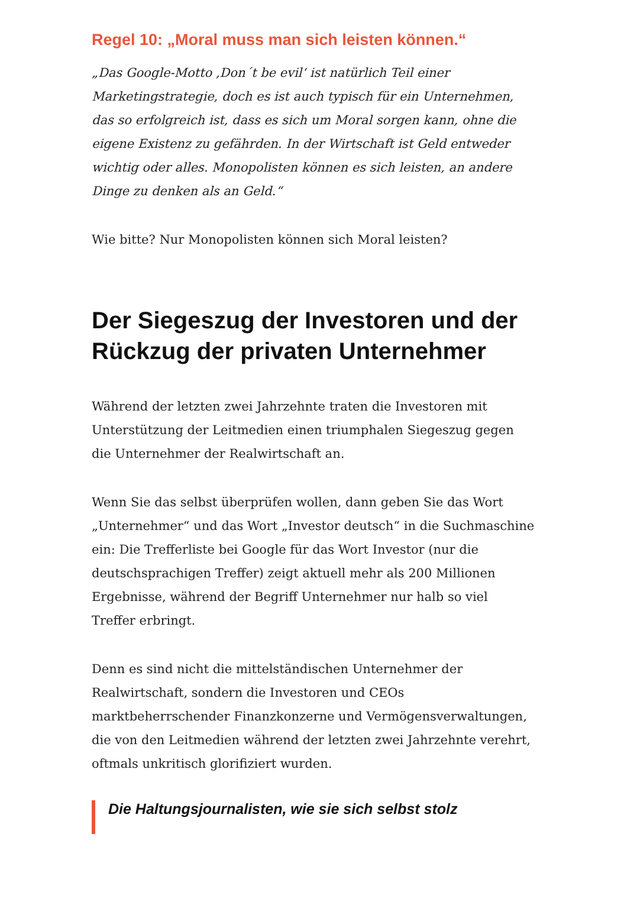Regel 10: „Moral muss man sich leisten können.“
„Das Google-Motto ‚Don´t be evil‘ ist natürlich Teil einer Marketingstrategie, doch es ist auch typisch für ein Unternehmen, das so erfolgreich ist, dass es sich um Moral sorgen kann, ohne die eigene Existenz zu gefährden. In der Wirtschaft ist Geld entweder wichtig oder alles. Monopolisten können es sich leisten, an andere Dinge zu denken als an Geld.“
Wie bitte? Nur Monopolisten können sich Moral leisten?
Der Siegeszug der Investoren und der Rückzug der privaten Unternehmer
Während der letzten zwei Jahrzehnte traten die Investoren mit Unterstützung der Leitmedien einen triumphalen Siegeszug gegen die Unternehmer der Realwirtschaft an.
Wenn Sie das selbst überprüfen wollen, dann geben Sie das Wort „Unternehmer“ und das Wort „Investor deutsch“ in die Suchmaschine ein: Die Trefferliste bei Google für das Wort Investor (nur die deutschsprachigen Treffer) zeigt aktuell mehr als 200 Millionen Ergebnisse, während der Begriff Unternehmer nur halb so viel Treffer erbringt.
Denn es sind nicht die mittelständischen Unternehmer der Realwirtschaft, sondern die Investoren und CEOs marktbeherrschender Finanzkonzerne und Vermögensverwaltungen, die von den Leitmedien während der letzten zwei Jahrzehnte verehrt, oftmals unkritisch glorifiziert wurden.
Die Haltungsjournalisten, wie sie sich selbst stolz